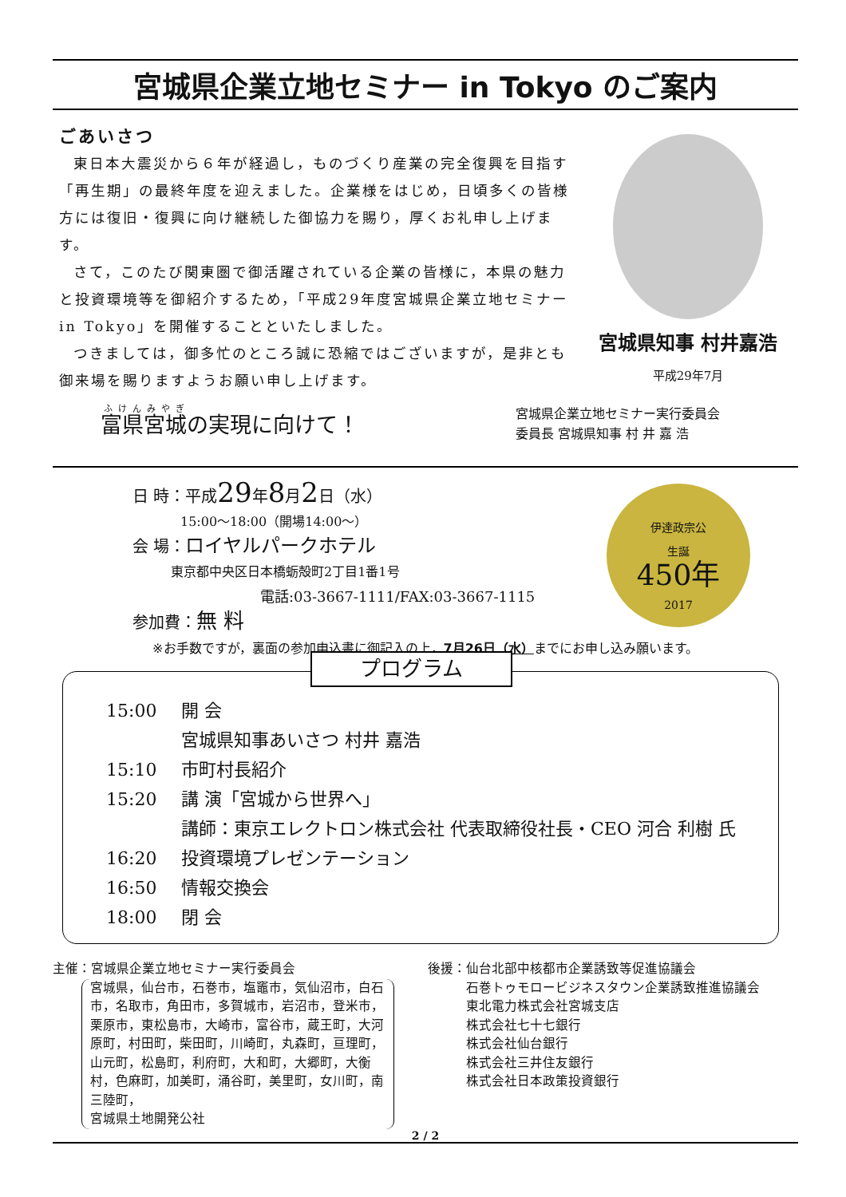宮城県企業立地セミナー in Tokyo のご案内
ごあいさつ
東日本大震災から６年が経過し，ものづくり産業の完全復興を目指す「再生期」の最終年度を迎えました。企業様をはじめ，日頃多くの皆様方には復旧・復興に向け継続した御協力を賜り，厚くお礼申し上げます。
さて，このたび関東圏で御活躍されている企業の皆様に，本県の魅力と投資環境等を御紹介するため，「平成29年度宮城県企業立地セミナー in Tokyo」を開催することといたしました。
つきましては，御多忙のところ誠に恐縮ではございますが，是非とも御来場を賜りますようお願い申し上げます。
宮城県知事 村井嘉浩
平成29年7月
富県宮城の実現に向けて！
宮城県企業立地セミナー実行委員会
委員長 宮城県知事 村 井 嘉 浩
伊達政宗公
生誕
450年
2017
日 時：平成29年8月2日（水）
15:00～18:00（開場14:00～）
会 場：ロイヤルパークホテル
東京都中央区日本橋蛎殻町2丁目1番1号
電話:03-3667-1111/FAX:03-3667-1115
参加費：無 料
※お手数ですが，裏面の参加申込書に御記入の上，7月26日（水）までにお申し込み願います。
プログラム
15:00 開 会
宮城県知事あいさつ 村井 嘉浩
15:10 市町村長紹介
15:20 講 演「宮城から世界へ」
講師：東京エレクトロン株式会社 代表取締役社長・CEO 河合 利樹 氏
16:20 投資環境プレゼンテーション
16:50 情報交換会
18:00 閉 会
主催：宮城県企業立地セミナー実行委員会
宮城県，仙台市，石巻市，塩竈市，気仙沼市，白石市，名取市，角田市，多賀城市，岩沼市，登米市，栗原市，東松島市，大崎市，富谷市，蔵王町，大河原町，村田町，柴田町，川崎町，丸森町，亘理町，山元町，松島町，利府町，大和町，大郷町，大衡村，色麻町，加美町，涌谷町，美里町，女川町，南三陸町，
宮城県土地開発公社
後援：仙台北部中核都市企業誘致等促進協議会
　　　石巻トゥモロービジネスタウン企業誘致推進協議会
　　　東北電力株式会社宮城支店
　　　株式会社七十七銀行
　　　株式会社仙台銀行
　　　株式会社三井住友銀行
　　　株式会社日本政策投資銀行
2 / 2